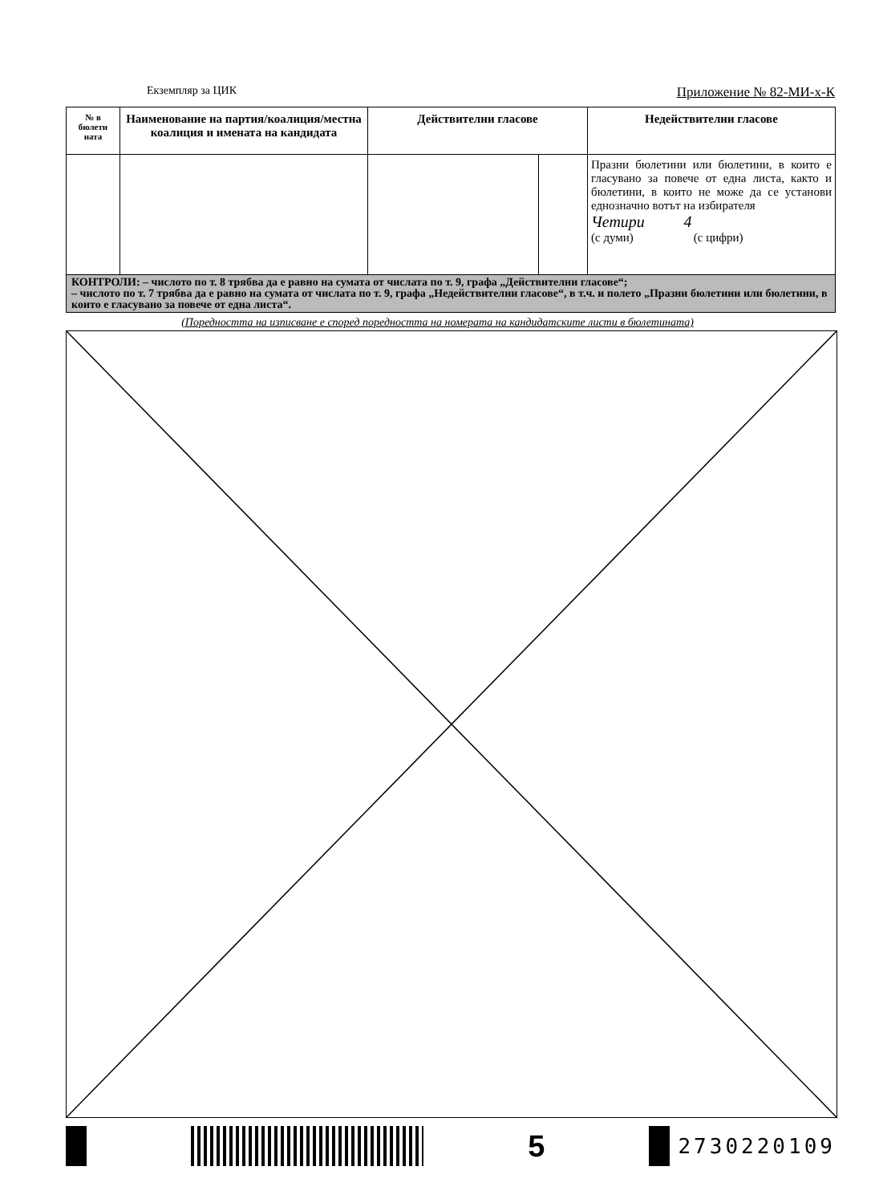Екземпляр за ЦИК Приложение № 82-МИ-х-К
| № в бюлети ната | Наименование на партия/коалиция/местна коалиция и имената на кандидата | Действителни гласове | | Недействителни гласове |
| --- | --- | --- | --- | --- |
| | | | | Празни бюлетини или бюлетини, в които е гласувано за повече от една листа, както и бюлетини, в които не може да се установи еднозначно вотът на избирателя Четири 4 (с думи) (с цифри) |
| КОНТРОЛИ: – числото по т. 8 трябва да е равно на сумата от числата по т. 9, графа „Действителни гласове“; – числото по т. 7 трябва да е равно на сумата от числата по т. 9, графа „Недействителни гласове“, в т.ч. и полето „Празни бюлетини или бюлетини, в които е гласувано за повече от една листа“. | | | | |
(Поредността на изписване е според поредността на номерата на кандидатските листи в бюлетината)
5
2730220109